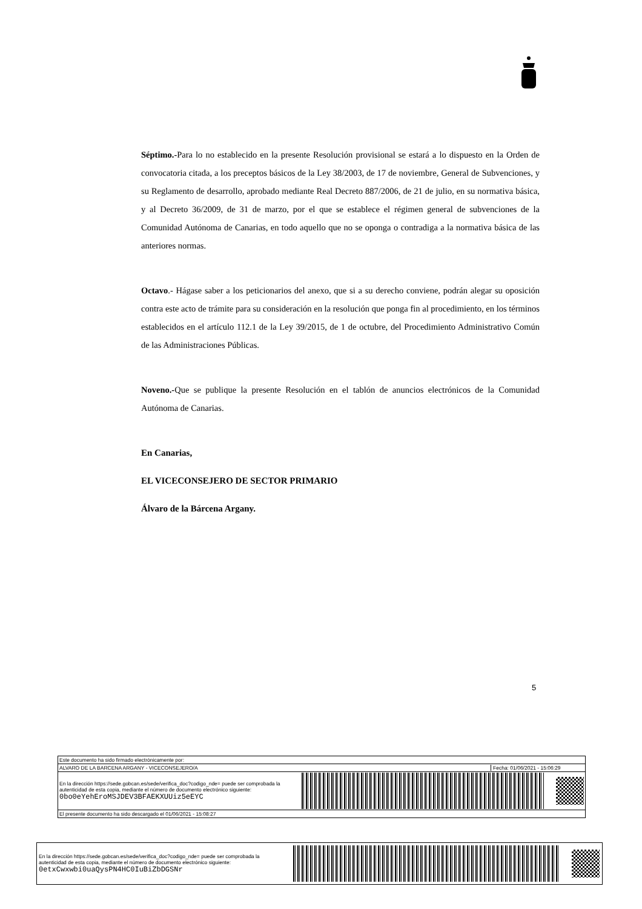Séptimo.-Para lo no establecido en la presente Resolución provisional se estará a lo dispuesto en la Orden de convocatoria citada, a los preceptos básicos de la Ley 38/2003, de 17 de noviembre, General de Subvenciones, y su Reglamento de desarrollo, aprobado mediante Real Decreto 887/2006, de 21 de julio, en su normativa básica, y al Decreto 36/2009, de 31 de marzo, por el que se establece el régimen general de subvenciones de la Comunidad Autónoma de Canarias, en todo aquello que no se oponga o contradiga a la normativa básica de las anteriores normas.
Octavo.- Hágase saber a los peticionarios del anexo, que si a su derecho conviene, podrán alegar su oposición contra este acto de trámite para su consideración en la resolución que ponga fin al procedimiento, en los términos establecidos en el artículo 112.1 de la Ley 39/2015, de 1 de octubre, del Procedimiento Administrativo Común de las Administraciones Públicas.
Noveno.-Que se publique la presente Resolución en el tablón de anuncios electrónicos de la Comunidad Autónoma de Canarias.
En Canarias,
EL VICECONSEJERO DE SECTOR PRIMARIO
Álvaro de la Bárcena Argany.
5
Este documento ha sido firmado electrónicamente por:
ALVARO DE LA BARCENA ARGANY - VICECONSEJERO/A Fecha: 01/06/2021 - 15:06:29
En la dirección https://sede.gobcan.es/sede/verifica_doc?codigo_nde= puede ser comprobada la autenticidad de esta copia, mediante el número de documento electrónico siguiente: 0bo0eYehEroMSJDEV3BFAEKXUUiz5eEYC
El presente documento ha sido descargado el 01/06/2021 - 15:08:27
En la dirección https://sede.gobcan.es/sede/verifica_doc?codigo_nde= puede ser comprobada la autenticidad de esta copia, mediante el número de documento electrónico siguiente: 0etxCwxwbi0uaQysPN4HC0IuBiZbDGSNr